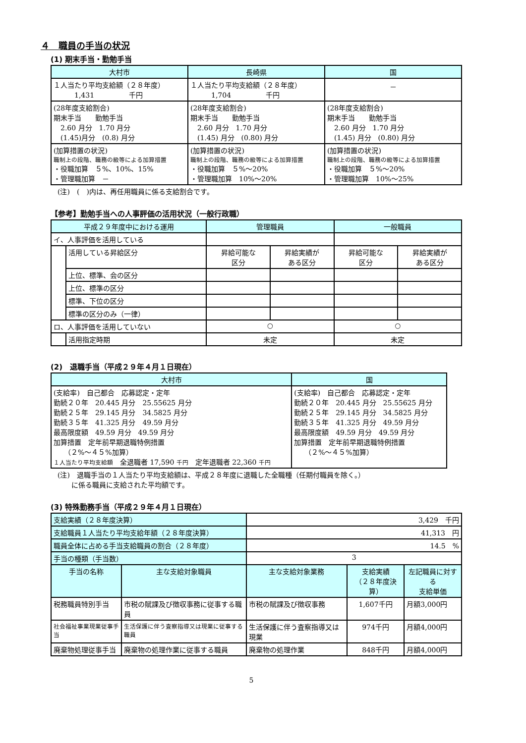４　職員の手当の状況
(1) 期末手当・勤勉手当
| 大村市 | 長崎県 | 国 |
| --- | --- | --- |
| １人当たり平均支給額（２８年度） 1,431 千円 | １人当たり平均支給額（２８年度） 1,704 千円 | － |
| (28年度支給割合) 期末手当 勤勉手当 2.60 月分 1.70 月分 (1.45)月分 (0.8) 月分 | (28年度支給割合) 期末手当 勤勉手当 2.60 月分 1.70 月分 (1.45) 月分 (0.80) 月分 | (28年度支給割合) 期末手当 勤勉手当 2.60 月分 1.70 月分 (1.45) 月分 (0.80) 月分 |
| (加算措置の状況) 職制上の段階、職務の級等による加算措置 ・役職加算 ５%、10%、15% ・管理職加算 － | (加算措置の状況) 職制上の段階、職務の級等による加算措置 ・役職加算 ５%～20% ・管理職加算 10%～20% | (加算措置の状況) 職制上の段階、職務の級等による加算措置 ・役職加算 ５%～20% ・管理職加算 10%～25% |
(注)　(　)内は、再任用職員に係る支給割合です。
【参考】勤勉手当への人事評価の活用状況（一般行政職）
| 平成２９年度中における運用 | | 管理職員 | | 一般職員 | |
| --- | --- | --- | --- | --- | --- |
| イ、人事評価を活用している | | | | | |
| | 活用している昇給区分 | 昇給可能な 区分 | 昇給実績が ある区分 | 昇給可能な 区分 | 昇給実績が ある区分 |
| | 上位、標準、会の区分 | | | | |
| | 上位、標準の区分 | | | | |
| | 標準、下位の区分 | | | | |
| | 標準の区分のみ（一律） | | | | |
| ロ、人事評価を活用していない | | ○ | | ○ | |
| | 活用指定時期 | 未定 | | 未定 | |
(2)　退職手当（平成２９年４月１日現在）
| 大村市 | 国 |
| --- | --- |
| (支給率) 自己都合 応募認定・定年 勤続２０年 20.445 月分 25.55625 月分 勤続２５年 29.145 月分 34.5825 月分 勤続３５年 41.325 月分 49.59 月分 最高限度額 49.59 月分 49.59 月分 加算措置 定年前早期退職特例措置 （２%～４５%加算） １人当たり平均支給額 全退職者 17,590 千円 定年退職者 22,360 千円 | (支給率) 自己都合 応募認定・定年 勤続２０年 20.445 月分 25.55625 月分 勤続２５年 29.145 月分 34.5825 月分 勤続３５年 41.325 月分 49.59 月分 最高限度額 49.59 月分 49.59 月分 加算措置 定年前早期退職特例措置 （２%～４５%加算） |
(注)　退職手当の１人当たり平均支給額は、平成２８年度に退職した全職種（任期付職員を除く。）
　　に係る職員に支給された平均額です。
(3) 特殊勤務手当（平成２９年４月１日現在）
| 支給実績（２８年度決算） | | 3,429 千円 | | |
| 支給職員１人当たり平均支給年額（２８年度決算） | | 41,313 円 | | |
| 職員全体に占める手当支給職員の割合（２８年度） | | 14.5 % | | |
| 手当の種類（手当数） | | 3 | | |
| 手当の名称 | 主な支給対象職員 | 主な支給対象業務 | 支給実績 （２８年度決算） | 左記職員に対する 支給単価 |
| 税務職員特別手当 | 市税の賦課及び徴収事務に従事する職員 | 市税の賦課及び徴収事務 | 1,607千円 | 月額3,000円 |
| 社会福祉事業現業従事手当 | 生活保護に伴う査察指導又は現業に従事する職員 | 生活保護に伴う査察指導又は現業 | 974千円 | 月額4,000円 |
| 廃棄物処理従事手当 | 廃棄物の処理作業に従事する職員 | 廃棄物の処理作業 | 848千円 | 月額4,000円 |
5